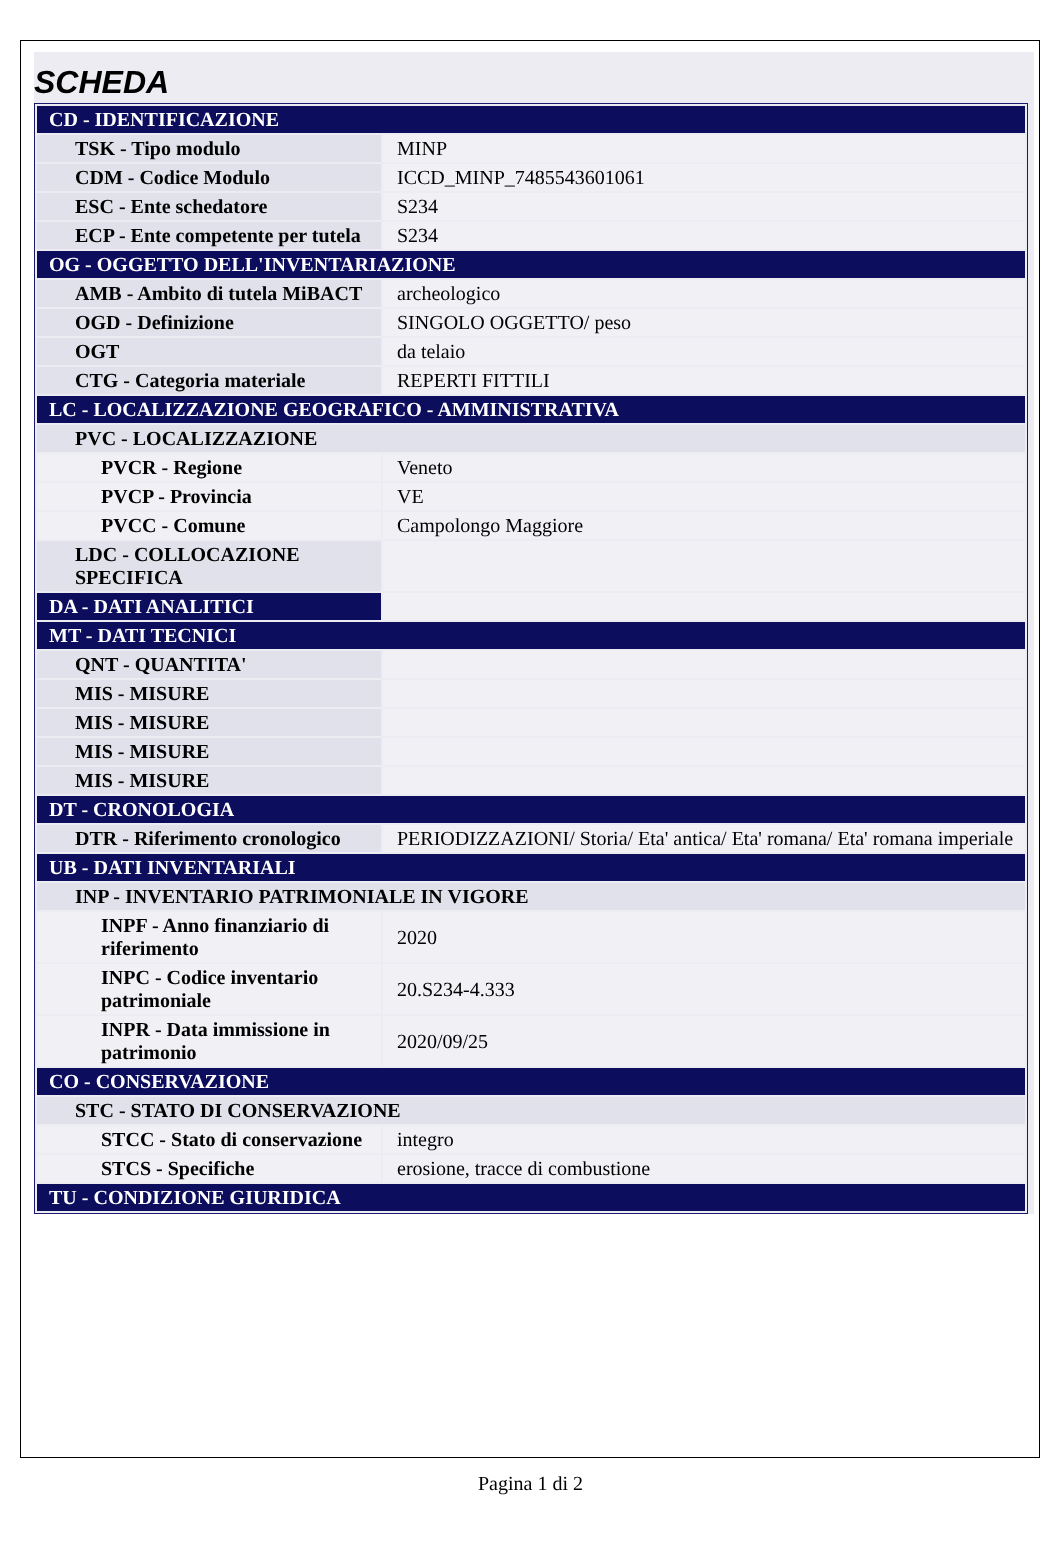SCHEDA
| CD - IDENTIFICAZIONE | |
| TSK - Tipo modulo | MINP |
| CDM - Codice Modulo | ICCD_MINP_7485543601061 |
| ESC - Ente schedatore | S234 |
| ECP - Ente competente per tutela | S234 |
| OG - OGGETTO DELL'INVENTARIAZIONE | |
| AMB - Ambito di tutela MiBACT | archeologico |
| OGD - Definizione | SINGOLO OGGETTO/ peso |
| OGT | da telaio |
| CTG - Categoria materiale | REPERTI FITTILI |
| LC - LOCALIZZAZIONE GEOGRAFICO - AMMINISTRATIVA | |
| PVC - LOCALIZZAZIONE | |
| PVCR - Regione | Veneto |
| PVCP - Provincia | VE |
| PVCC - Comune | Campolongo Maggiore |
| LDC - COLLOCAZIONE SPECIFICA | |
| DA - DATI ANALITICI | |
| MT - DATI TECNICI | |
| QNT - QUANTITA' | |
| MIS - MISURE | |
| MIS - MISURE | |
| MIS - MISURE | |
| MIS - MISURE | |
| DT - CRONOLOGIA | |
| DTR - Riferimento cronologico | PERIODIZZAZIONI/ Storia/ Eta' antica/ Eta' romana/ Eta' romana imperiale |
| UB - DATI INVENTARIALI | |
| INP - INVENTARIO PATRIMONIALE IN VIGORE | |
| INPF - Anno finanziario di riferimento | 2020 |
| INPC - Codice inventario patrimoniale | 20.S234-4.333 |
| INPR - Data immissione in patrimonio | 2020/09/25 |
| CO - CONSERVAZIONE | |
| STC - STATO DI CONSERVAZIONE | |
| STCC - Stato di conservazione | integro |
| STCS - Specifiche | erosione, tracce di combustione |
| TU - CONDIZIONE GIURIDICA | |
Pagina 1 di 2